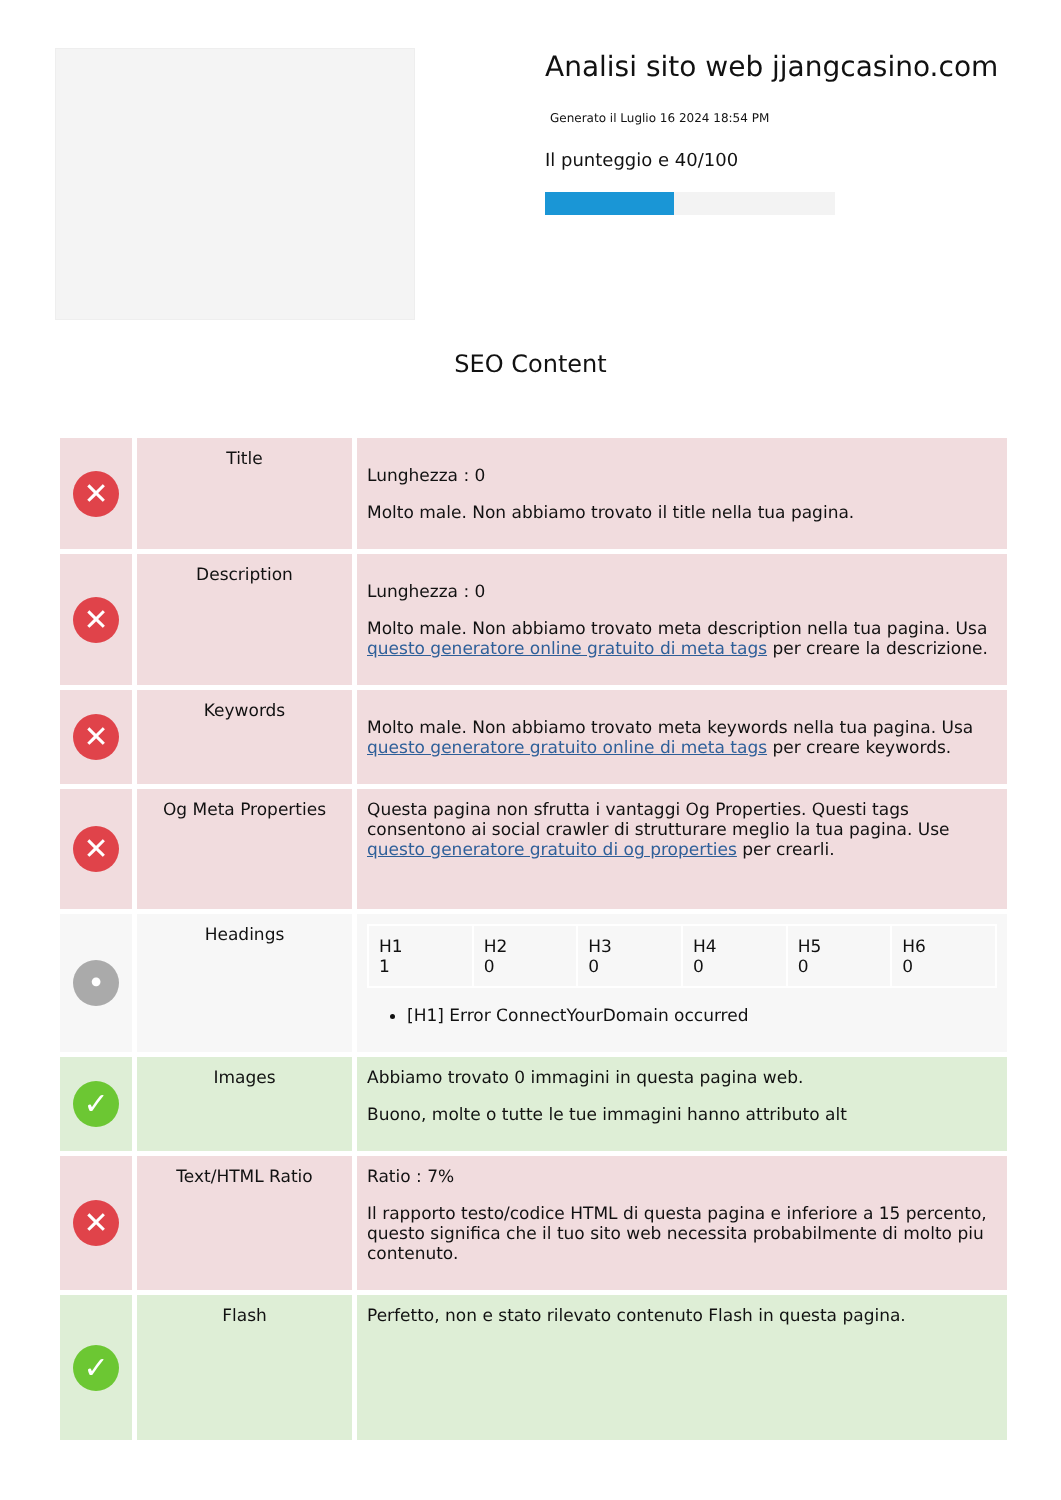Analisi sito web jjangcasino.com
Generato il Luglio 16 2024 18:54 PM
Il punteggio e 40/100
SEO Content
| ✕ | Title | Lunghezza : 0 Molto male. Non abbiamo trovato il title nella tua pagina. |
| ✕ | Description | Lunghezza : 0 Molto male. Non abbiamo trovato meta description nella tua pagina. Usa questo generatore online gratuito di meta tags per creare la descrizione. |
| ✕ | Keywords | Molto male. Non abbiamo trovato meta keywords nella tua pagina. Usa questo generatore gratuito online di meta tags per creare keywords. |
| ✕ | Og Meta Properties | Questa pagina non sfrutta i vantaggi Og Properties. Questi tags consentono ai social crawler di strutturare meglio la tua pagina. Use questo generatore gratuito di og properties per crearli. |
| • | Headings | / H1 1 / H2 0 / H3 0 / H4 0 / H5 0 / H6 0 / [H1] Error ConnectYourDomain occurred |
| ✓ | Images | Abbiamo trovato 0 immagini in questa pagina web. Buono, molte o tutte le tue immagini hanno attributo alt |
| ✕ | Text/HTML Ratio | Ratio : 7% Il rapporto testo/codice HTML di questa pagina e inferiore a 15 percento, questo significa che il tuo sito web necessita probabilmente di molto piu contenuto. |
| ✓ | Flash | Perfetto, non e stato rilevato contenuto Flash in questa pagina. |